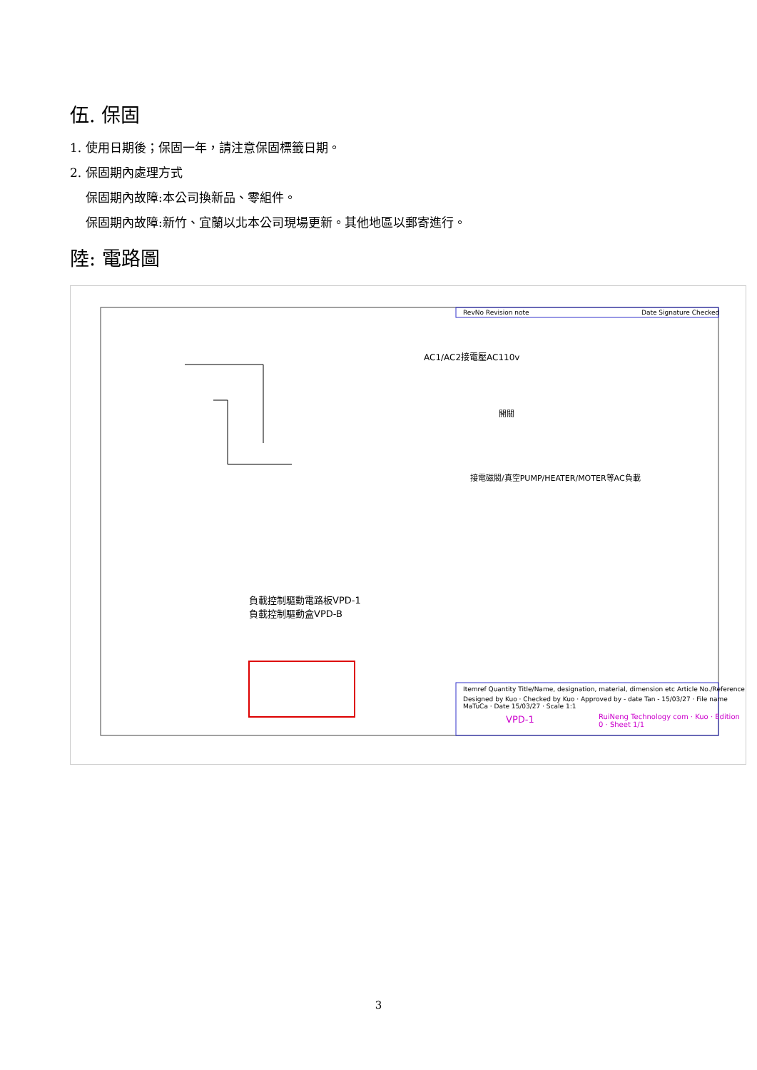伍. 保固
1. 使用日期後；保固一年，請注意保固標籤日期。
2. 保固期內處理方式
保固期內故障:本公司換新品、零組件。
保固期內故障:新竹、宜蘭以北本公司現場更新。其他地區以郵寄進行。
陸: 電路圖
RevNo Revision note Date Signature Checked
AC1/AC2接電壓AC110v
開關
接電磁閥/真空PUMP/HEATER/MOTER等AC負載
負載控制驅動電路板VPD-1
負載控制驅動盒VPD-B
Itemref Quantity Title/Name, designation, material, dimension etc Article No./Reference
Designed by Kuo · Checked by Kuo · Approved by - date Tan - 15/03/27 · File name MaTuCa · Date 15/03/27 · Scale 1:1
VPD-1
RuiNeng Technology com · Kuo · Edition 0 · Sheet 1/1
3